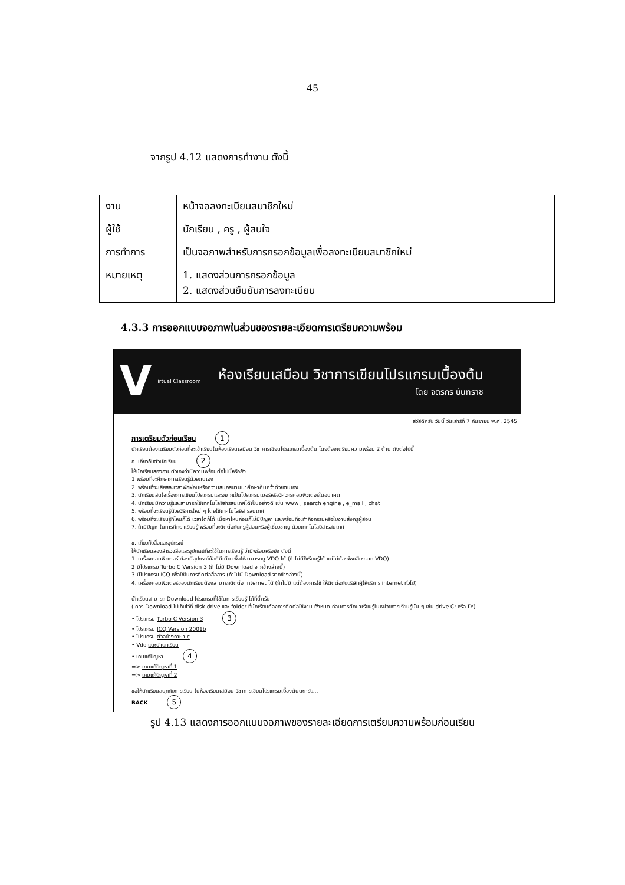45
จากรูป 4.12 แสดงการทำงาน ดังนี้
| งาน | หน้าจอลงทะเบียนสมาชิกใหม่ |
| ผู้ใช้ | นักเรียน , ครู , ผู้สนใจ |
| การทำการ | เป็นจอภาพสำหรับการกรอกข้อมูลเพื่อลงทะเบียนสมาชิกใหม่ |
| หมายเหตุ | 1. แสดงส่วนการกรอกข้อมูล 2. แสดงส่วนยืนยันการลงทะเบียน |
4.3.3 การออกแบบจอภาพในส่วนของรายละเอียดการเตรียมความพร้อม
Virtual Classroom
ห้องเรียนเสมือน วิชาการเขียนโปรแกรมเบื้องต้น
โดย จิตรกร บันทราช
สวัสดีครับ วันนี้ วันเสาร์ที่ 7 กันยายน พ.ศ. 2545
การเตรียมตัวก่อนเรียน 1
นักเรียนต้องเตรียมตัวก่อนที่จะเข้าเรียนในห้องเรียนเสมือน วิชาการเขียนโปรแกรมเบื้องต้น โดยต้องเตรียมความพร้อม 2 ด้าน ดังต่อไปนี้
ก. เกี่ยวกับตัวนักเรียน 2
ให้นักเรียนลองถามตัวเองว่ามีความพร้อมต่อไปนี้หรือยัง
1 พร้อมที่จะศึกษาการเรียนรู้ด้วยตนเอง
2. พร้อมที่จะเสียสละเวลาพักผ่อนหรือความสนุกสนานมาศึกษาค้นคว้าด้วยตนเอง
3. นักเรียนสนใจเรื่องการเขียนโปรแกรมและอยากเป็นโปรแกรมเมอร์หรือวิศวกรคอมพิวเตอร์ในอนาคต
4. นักเรียนมีความรู้และสามารถใช้เทคโนโลยีสารสนเทศได้เป็นอย่างดี เช่น www , search engine , e_mail , chat
5. พร้อมที่จะเรียนรู้ด้วยวิธีการใหม่ ๆ โดยใช้เทคโนโลยีสารสนเทศ
6. พร้อมที่จะเรียนรู้ที่ไหนก็ได้ เวลาใดก็ได้ เนื้อหาไหนก่อนก็ไม่มีปัญหา และพร้อมที่จะทำกิจกรรมหรือใบงานส่งครูผู้สอน
7. ถ้ามีปัญหาในการศึกษาเรียนรู้ พร้อมที่จะติดต่อกับครูผู้สอนหรือผู้เชี่ยวชาญ ด้วยเทคโนโลยีสารสนเทศ
ข. เกี่ยวกับสื่อและอุปกรณ์
ให้นักเรียนลองสำรวจสื่อและอุปกรณ์ที่จะใช้ในการเรียนรู้ ว่ามีพร้อมหรือยัง ดังนี้
1. เครื่องคอมพิวเตอร์ ต้องมีอุปกรณ์มัลติมีเดีย เพื่อให้สามารถดู VDO ได้ (ถ้าไม่มีก็เรียนรู้ได้ แต่ไม่ต้องฟังเสียงจาก VDO)
2 มีโปรแกรม Turbo C Version 3 (ถ้าไม่มี Download จากข้างล่างนี้)
3 มีโปรแกรม ICQ เพื่อใช้ในการติดต่อสื่อสาร (ถ้าไม่มี Download จากข้างล่างนี้)
4. เครื่องคอมพิวเตอร์ของนักเรียนต้องสามารถติดต่อ internet ได้ (ถ้าไม่มี แต่ต้องการใช้ ให้ติดต่อกับบริษัทผู้ให้บริการ internet ทั่วไป)
นักเรียนสามารถ Download โปรแกรมที่ใช้ในการเรียนรู้ ได้ที่นี่ครับ
( ควร Download ไปเก็บไว้ที่ disk drive และ folder ที่นักเรียนต้องการติดต่อใช้งาน ทั้งหมด ก่อนการศึกษาเรียนรู้ในหน่วยการเรียนรู้นั้น ๆ เช่น drive C: หรือ D:)
• โปรแกรม Turbo C Version 3 3
• โปรแกรม ICQ Version 2001b
• โปรแกรม ตัวอย่างภาษา c
• Vdo แนะนำบทเรียน
• เกมแก้ปัญหา 4
=> เกมแก้ปัญหาที่ 1
=> เกมแก้ปัญหาที่ 2
ขอให้นักเรียนสนุกกับการเรียน ในห้องเรียนเสมือน วิชาการเขียนโปรแกรมเบื้องต้นนะครับ...
BACK 5
รูป 4.13 แสดงการออกแบบจอภาพของรายละเอียดการเตรียมความพร้อมก่อนเรียน